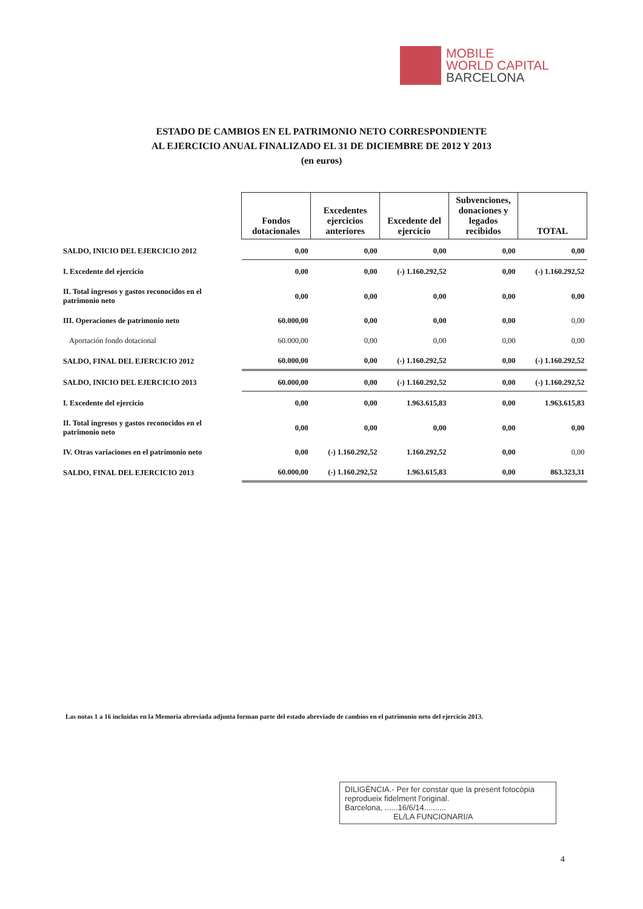MOBILE
WORLD CAPITAL
BARCELONA
ESTADO DE CAMBIOS EN EL PATRIMONIO NETO CORRESPONDIENTE
AL EJERCICIO ANUAL FINALIZADO EL 31 DE DICIEMBRE DE 2012 Y 2013
(en euros)
| | Fondos dotacionales | Excedentes ejercicios anteriores | Excedente del ejercicio | Subvenciones, donaciones y legados recibidos | TOTAL |
| --- | --- | --- | --- | --- | --- |
| SALDO, INICIO DEL EJERCICIO 2012 | 0,00 | 0,00 | 0,00 | 0,00 | 0,00 |
| I. Excedente del ejercicio | 0,00 | 0,00 | (-) 1.160.292,52 | 0,00 | (-) 1.160.292,52 |
| II. Total ingresos y gastos reconocidos en el patrimonio neto | 0,00 | 0,00 | 0,00 | 0,00 | 0,00 |
| III. Operaciones de patrimonio neto | 60.000,00 | 0,00 | 0,00 | 0,00 | 0,00 |
| Aportación fondo dotacional | 60.000,00 | 0,00 | 0,00 | 0,00 | 0,00 |
| SALDO, FINAL DEL EJERCICIO 2012 | 60.000,00 | 0,00 | (-) 1.160.292,52 | 0,00 | (-) 1.160.292,52 |
| SALDO, INICIO DEL EJERCICIO 2013 | 60.000,00 | 0,00 | (-) 1.160.292,52 | 0,00 | (-) 1.160.292,52 |
| I. Excedente del ejercicio | 0,00 | 0,00 | 1.963.615,83 | 0,00 | 1.963.615,83 |
| II. Total ingresos y gastos reconocidos en el patrimonio neto | 0,00 | 0,00 | 0,00 | 0,00 | 0,00 |
| IV. Otras variaciones en el patrimonio neto | 0,00 | (-) 1.160.292,52 | 1.160.292,52 | 0,00 | 0,00 |
| SALDO, FINAL DEL EJERCICIO 2013 | 60.000,00 | (-) 1.160.292,52 | 1.963.615,83 | 0,00 | 863.323,31 |
Las notas 1 a 16 incluidas en la Memoria abreviada adjunta forman parte del estado abreviado de cambios en el patrimonio neto del ejercicio 2013.
DILIGÈNCIA.- Per fer constar que la present fotocòpia reprodueix fidelment l'original.
Barcelona, ......16/6/14..........
EL/LA FUNCIONARI/A
4